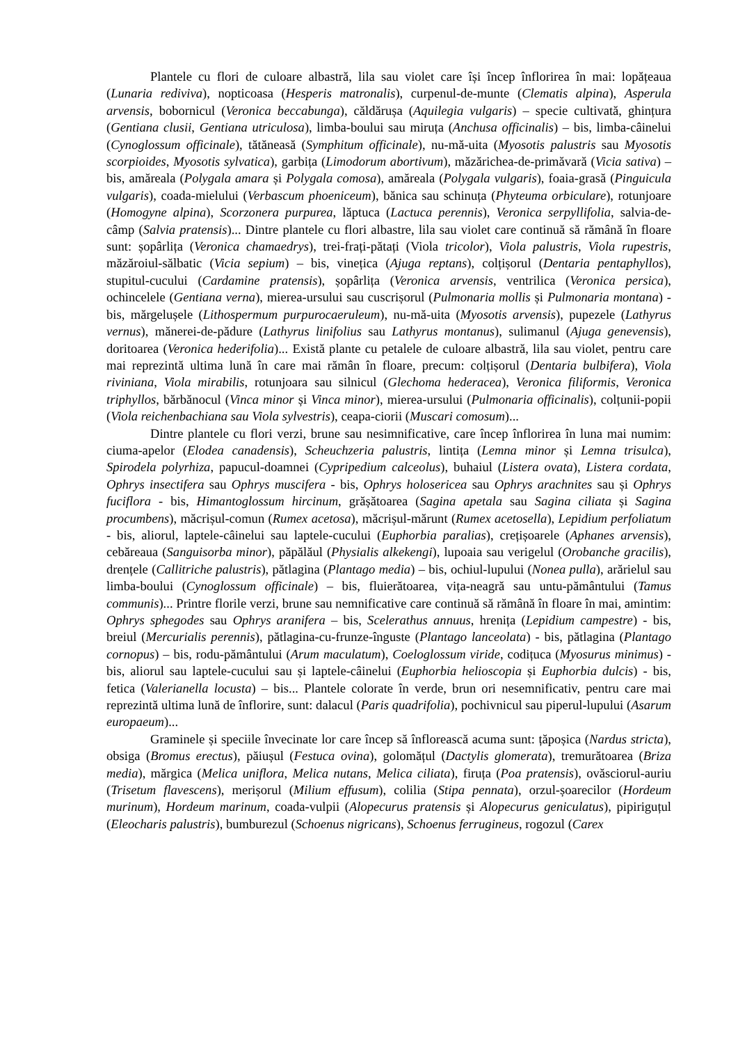Plantele cu flori de culoare albastră, lila sau violet care își încep înflorirea în mai: lopățeaua (Lunaria rediviva), nopticoasa (Hesperis matronalis), curpenul-de-munte (Clematis alpina), Asperula arvensis, bobornicul (Veronica beccabunga), căldărușa (Aquilegia vulgaris) – specie cultivată, ghințura (Gentiana clusii, Gentiana utriculosa), limba-boului sau miruța (Anchusa officinalis) – bis, limba-câinelui (Cynoglossum officinale), tătăneasă (Symphitum officinale), nu-mă-uita (Myosotis palustris sau Myosotis scorpioides, Myosotis sylvatica), garbița (Limodorum abortivum), măzărichea-de-primăvară (Vicia sativa) – bis, amăreala (Polygala amara și Polygala comosa), amăreala (Polygala vulgaris), foaia-grasă (Pinguicula vulgaris), coada-mielului (Verbascum phoeniceum), bănica sau schinuța (Phyteuma orbiculare), rotunjoare (Homogyne alpina), Scorzonera purpurea, lăptuca (Lactuca perennis), Veronica serpyllifolia, salvia-de-câmp (Salvia pratensis)... Dintre plantele cu flori albastre, lila sau violet care continuă să rămână în floare sunt: șopârlița (Veronica chamaedrys), trei-frați-pătați (Viola tricolor), Viola palustris, Viola rupestris, măzăroiul-sălbatic (Vicia sepium) – bis, vinețica (Ajuga reptans), colțișorul (Dentaria pentaphyllos), stupitul-cucului (Cardamine pratensis), șopârlița (Veronica arvensis, ventrilica (Veronica persica), ochincelele (Gentiana verna), mierea-ursului sau cuscrișorul (Pulmonaria mollis și Pulmonaria montana) - bis, mărgelușele (Lithospermum purpurocaeruleum), nu-mă-uita (Myosotis arvensis), pupezele (Lathyrus vernus), mănerei-de-pădure (Lathyrus linifolius sau Lathyrus montanus), sulimanul (Ajuga genevensis), doritoarea (Veronica hederifolia)... Există plante cu petalele de culoare albastră, lila sau violet, pentru care mai reprezintă ultima lună în care mai rămân în floare, precum: colțișorul (Dentaria bulbifera), Viola riviniana, Viola mirabilis, rotunjoara sau silnicul (Glechoma hederacea), Veronica filiformis, Veronica triphyllos, bărbănocul (Vinca minor și Vinca minor), mierea-ursului (Pulmonaria officinalis), colțunii-popii (Viola reichenbachiana sau Viola sylvestris), ceapa-ciorii (Muscari comosum)...
Dintre plantele cu flori verzi, brune sau nesimnificative, care încep înflorirea în luna mai numim: ciuma-apelor (Elodea canadensis), Scheuchzeria palustris, lintița (Lemna minor și Lemna trisulca), Spirodela polyrhiza, papucul-doamnei (Cypripedium calceolus), buhaiul (Listera ovata), Listera cordata, Ophrys insectifera sau Ophrys muscifera - bis, Ophrys holosericea sau Ophrys arachnites sau și Ophrys fuciflora - bis, Himantoglossum hircinum, grășătoarea (Sagina apetala sau Sagina ciliata și Sagina procumbens), măcrișul-comun (Rumex acetosa), măcrișul-mărunt (Rumex acetosella), Lepidium perfoliatum - bis, aliorul, laptele-câinelui sau laptele-cucului (Euphorbia paralias), crețișoarele (Aphanes arvensis), cebăreaua (Sanguisorba minor), păpălăul (Physialis alkekengi), lupoaia sau verigelul (Orobanche gracilis), drențele (Callitriche palustris), pătlagina (Plantago media) – bis, ochiul-lupului (Nonea pulla), arărielul sau limba-boului (Cynoglossum officinale) – bis, fluierătoarea, vița-neagră sau untu-pământului (Tamus communis)... Printre florile verzi, brune sau nemnificative care continuă să rămână în floare în mai, amintim: Ophrys sphegodes sau Ophrys aranifera – bis, Scelerathus annuus, hrenița (Lepidium campestre) - bis, breiul (Mercurialis perennis), pătlagina-cu-frunze-înguste (Plantago lanceolata) - bis, pătlagina (Plantago cornopus) – bis, rodu-pământului (Arum maculatum), Coeloglossum viride, codițuca (Myosurus minimus) - bis, aliorul sau laptele-cucului sau și laptele-câinelui (Euphorbia helioscopia și Euphorbia dulcis) - bis, fetica (Valerianella locusta) – bis... Plantele colorate în verde, brun ori nesemnificativ, pentru care mai reprezintă ultima lună de înflorire, sunt: dalacul (Paris quadrifolia), pochivnicul sau piperul-lupului (Asarum europaeum)...
Graminele și speciile învecinate lor care încep să înflorească acuma sunt: țăpoșica (Nardus stricta), obsiga (Bromus erectus), păiușul (Festuca ovina), golomățul (Dactylis glomerata), tremurătoarea (Briza media), mărgica (Melica uniflora, Melica nutans, Melica ciliata), firuța (Poa pratensis), ovăsciorul-auriu (Trisetum flavescens), merișorul (Milium effusum), colilia (Stipa pennata), orzul-șoarecilor (Hordeum murinum), Hordeum marinum, coada-vulpii (Alopecurus pratensis și Alopecurus geniculatus), pipiriguțul (Eleocharis palustris), bumburezul (Schoenus nigricans), Schoenus ferrugineus, rogozul (Carex